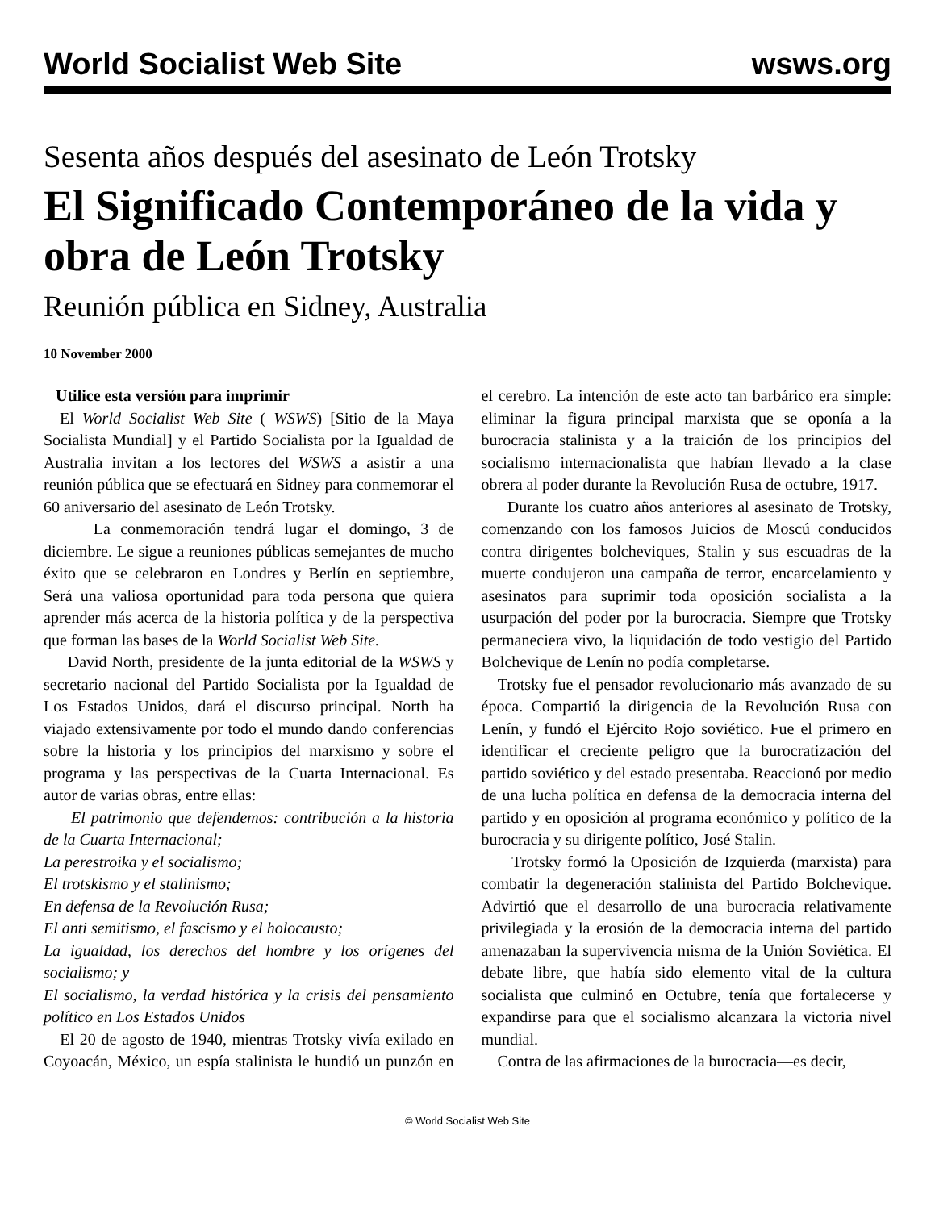World Socialist Web Site wsws.org
Sesenta años después del asesinato de León Trotsky
El Significado Contemporáneo de la vida y obra de León Trotsky
Reunión pública en Sidney, Australia
10 November 2000
Utilice esta versión para imprimir
El World Socialist Web Site ( WSWS) [Sitio de la Maya Socialista Mundial] y el Partido Socialista por la Igualdad de Australia invitan a los lectores del WSWS a asistir a una reunión pública que se efectuará en Sidney para conmemorar el 60 aniversario del asesinato de León Trotsky.
La conmemoración tendrá lugar el domingo, 3 de diciembre. Le sigue a reuniones públicas semejantes de mucho éxito que se celebraron en Londres y Berlín en septiembre, Será una valiosa oportunidad para toda persona que quiera aprender más acerca de la historia política y de la perspectiva que forman las bases de la World Socialist Web Site.
David North, presidente de la junta editorial de la WSWS y secretario nacional del Partido Socialista por la Igualdad de Los Estados Unidos, dará el discurso principal. North ha viajado extensivamente por todo el mundo dando conferencias sobre la historia y los principios del marxismo y sobre el programa y las perspectivas de la Cuarta Internacional. Es autor de varias obras, entre ellas:
El patrimonio que defendemos: contribución a la historia de la Cuarta Internacional;
La perestroika y el socialismo;
El trotskismo y el stalinismo;
En defensa de la Revolución Rusa;
El anti semitismo, el fascismo y el holocausto;
La igualdad, los derechos del hombre y los orígenes del socialismo; y
El socialismo, la verdad histórica y la crisis del pensamiento político en Los Estados Unidos
El 20 de agosto de 1940, mientras Trotsky vivía exilado en Coyoacán, México, un espía stalinista le hundió un punzón en el cerebro. La intención de este acto tan barbárico era simple: eliminar la figura principal marxista que se oponía a la burocracia stalinista y a la traición de los principios del socialismo internacionalista que habían llevado a la clase obrera al poder durante la Revolución Rusa de octubre, 1917.
Durante los cuatro años anteriores al asesinato de Trotsky, comenzando con los famosos Juicios de Moscú conducidos contra dirigentes bolcheviques, Stalin y sus escuadras de la muerte condujeron una campaña de terror, encarcelamiento y asesinatos para suprimir toda oposición socialista a la usurpación del poder por la burocracia. Siempre que Trotsky permaneciera vivo, la liquidación de todo vestigio del Partido Bolchevique de Lenín no podía completarse.
Trotsky fue el pensador revolucionario más avanzado de su época. Compartió la dirigencia de la Revolución Rusa con Lenín, y fundó el Ejército Rojo soviético. Fue el primero en identificar el creciente peligro que la burocratización del partido soviético y del estado presentaba. Reaccionó por medio de una lucha política en defensa de la democracia interna del partido y en oposición al programa económico y político de la burocracia y su dirigente político, José Stalin.
Trotsky formó la Oposición de Izquierda (marxista) para combatir la degeneración stalinista del Partido Bolchevique. Advirtió que el desarrollo de una burocracia relativamente privilegiada y la erosión de la democracia interna del partido amenazaban la supervivencia misma de la Unión Soviética. El debate libre, que había sido elemento vital de la cultura socialista que culminó en Octubre, tenía que fortalecerse y expandirse para que el socialismo alcanzara la victoria nivel mundial.
Contra de las afirmaciones de la burocracia—es decir,
© World Socialist Web Site